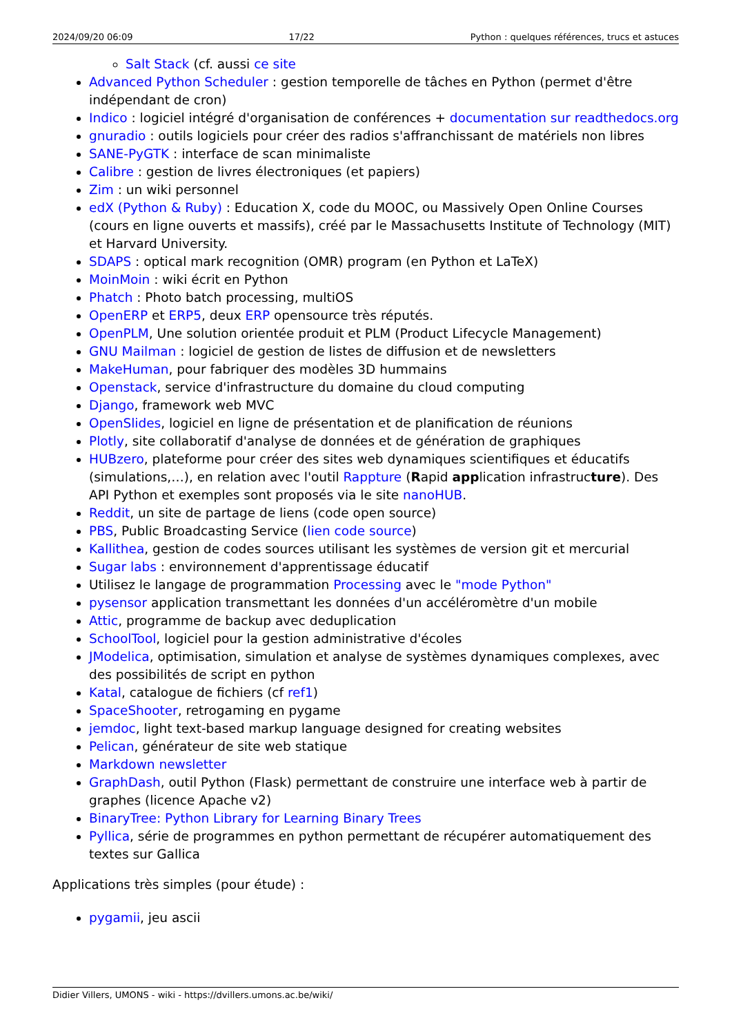2024/09/20 06:09 17/22 Python : quelques références, trucs et astuces
Salt Stack (cf. aussi ce site
Advanced Python Scheduler : gestion temporelle de tâches en Python (permet d'être indépendant de cron)
Indico : logiciel intégré d'organisation de conférences + documentation sur readthedocs.org
gnuradio : outils logiciels pour créer des radios s'affranchissant de matériels non libres
SANE-PyGTK : interface de scan minimaliste
Calibre : gestion de livres électroniques (et papiers)
Zim : un wiki personnel
edX (Python & Ruby) : Education X, code du MOOC, ou Massively Open Online Courses (cours en ligne ouverts et massifs), créé par le Massachusetts Institute of Technology (MIT) et Harvard University.
SDAPS : optical mark recognition (OMR) program (en Python et LaTeX)
MoinMoin : wiki écrit en Python
Phatch : Photo batch processing, multiOS
OpenERP et ERP5, deux ERP opensource très réputés.
OpenPLM, Une solution orientée produit et PLM (Product Lifecycle Management)
GNU Mailman : logiciel de gestion de listes de diffusion et de newsletters
MakeHuman, pour fabriquer des modèles 3D hummains
Openstack, service d'infrastructure du domaine du cloud computing
Django, framework web MVC
OpenSlides, logiciel en ligne de présentation et de planification de réunions
Plotly, site collaboratif d'analyse de données et de génération de graphiques
HUBzero, plateforme pour créer des sites web dynamiques scientifiques et éducatifs (simulations,…), en relation avec l'outil Rappture (Rapid application infrastructure). Des API Python et exemples sont proposés via le site nanoHUB.
Reddit, un site de partage de liens (code open source)
PBS, Public Broadcasting Service (lien code source)
Kallithea, gestion de codes sources utilisant les systèmes de version git et mercurial
Sugar labs : environnement d'apprentissage éducatif
Utilisez le langage de programmation Processing avec le "mode Python"
pysensor application transmettant les données d'un accéléromètre d'un mobile
Attic, programme de backup avec deduplication
SchoolTool, logiciel pour la gestion administrative d'écoles
JModelica, optimisation, simulation et analyse de systèmes dynamiques complexes, avec des possibilités de script en python
Katal, catalogue de fichiers (cf ref1)
SpaceShooter, retrogaming en pygame
jemdoc, light text-based markup language designed for creating websites
Pelican, générateur de site web statique
Markdown newsletter
GraphDash, outil Python (Flask) permettant de construire une interface web à partir de graphes (licence Apache v2)
BinaryTree: Python Library for Learning Binary Trees
Pyllica, série de programmes en python permettant de récupérer automatiquement des textes sur Gallica
Applications très simples (pour étude) :
pygamii, jeu ascii
Didier Villers, UMONS - wiki - https://dvillers.umons.ac.be/wiki/